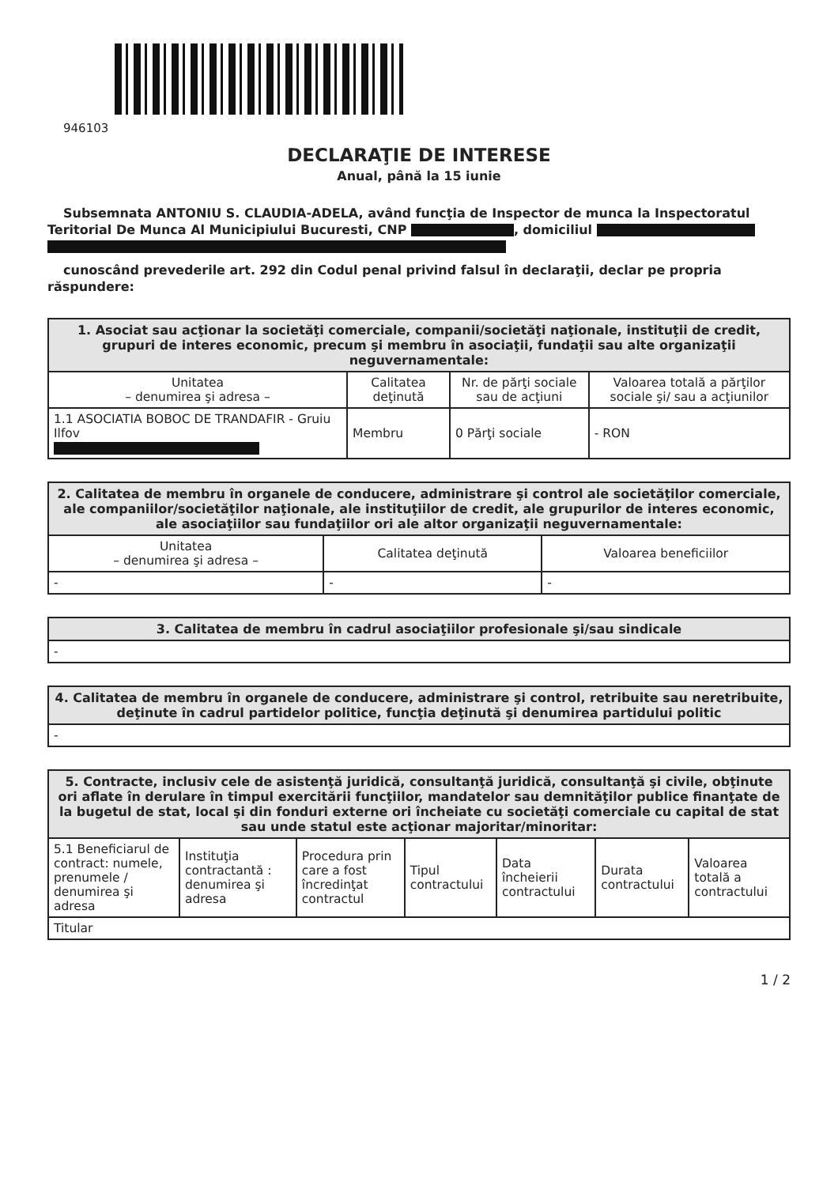946103
DECLARAŢIE DE INTERESE
Anual, până la 15 iunie
Subsemnata ANTONIU S. CLAUDIA-ADELA, având funcţia de Inspector de munca la Inspectoratul Teritorial De Munca Al Municipiului Bucuresti, CNP , domiciliul
cunoscând prevederile art. 292 din Codul penal privind falsul în declaraţii, declar pe propria răspundere:
| 1. Asociat sau acţionar la societăţi comerciale, companii/societăţi naţionale, instituţii de credit, grupuri de interes economic, precum şi membru în asociaţii, fundaţii sau alte organizaţii neguvernamentale: | | | |
| --- | --- | --- | --- |
| Unitatea – denumirea şi adresa – | Calitatea deţinută | Nr. de părţi sociale sau de acţiuni | Valoarea totală a părţilor sociale şi/ sau a acţiunilor |
| 1.1 ASOCIATIA BOBOC DE TRANDAFIR - Gruiu Ilfov | Membru | 0 Părţi sociale | - RON |
| 2. Calitatea de membru în organele de conducere, administrare şi control ale societăţilor comerciale, ale companiilor/societăţilor naţionale, ale instituţiilor de credit, ale grupurilor de interes economic, ale asociaţiilor sau fundaţiilor ori ale altor organizaţii neguvernamentale: | | |
| --- | --- | --- |
| Unitatea – denumirea şi adresa – | Calitatea deţinută | Valoarea beneficiilor |
| - | - | - |
| 3. Calitatea de membru în cadrul asociaţiilor profesionale şi/sau sindicale |
| --- |
| - |
| 4. Calitatea de membru în organele de conducere, administrare şi control, retribuite sau neretribuite, deţinute în cadrul partidelor politice, funcţia deţinută şi denumirea partidului politic |
| --- |
| - |
| 5. Contracte, inclusiv cele de asistenţă juridică, consultanţă juridică, consultanţă şi civile, obţinute ori aflate în derulare în timpul exercitării funcţiilor, mandatelor sau demnităţilor publice finanţate de la bugetul de stat, local şi din fonduri externe ori încheiate cu societăţi comerciale cu capital de stat sau unde statul este acţionar majoritar/minoritar: | | | | | | |
| --- | --- | --- | --- | --- | --- | --- |
| 5.1 Beneficiarul de contract: numele, prenumele / denumirea şi adresa | Instituţia contractantă : denumirea şi adresa | Procedura prin care a fost încredinţat contractul | Tipul contractului | Data încheierii contractului | Durata contractului | Valoarea totală a contractului |
| Titular | | | | | | |
1 / 2